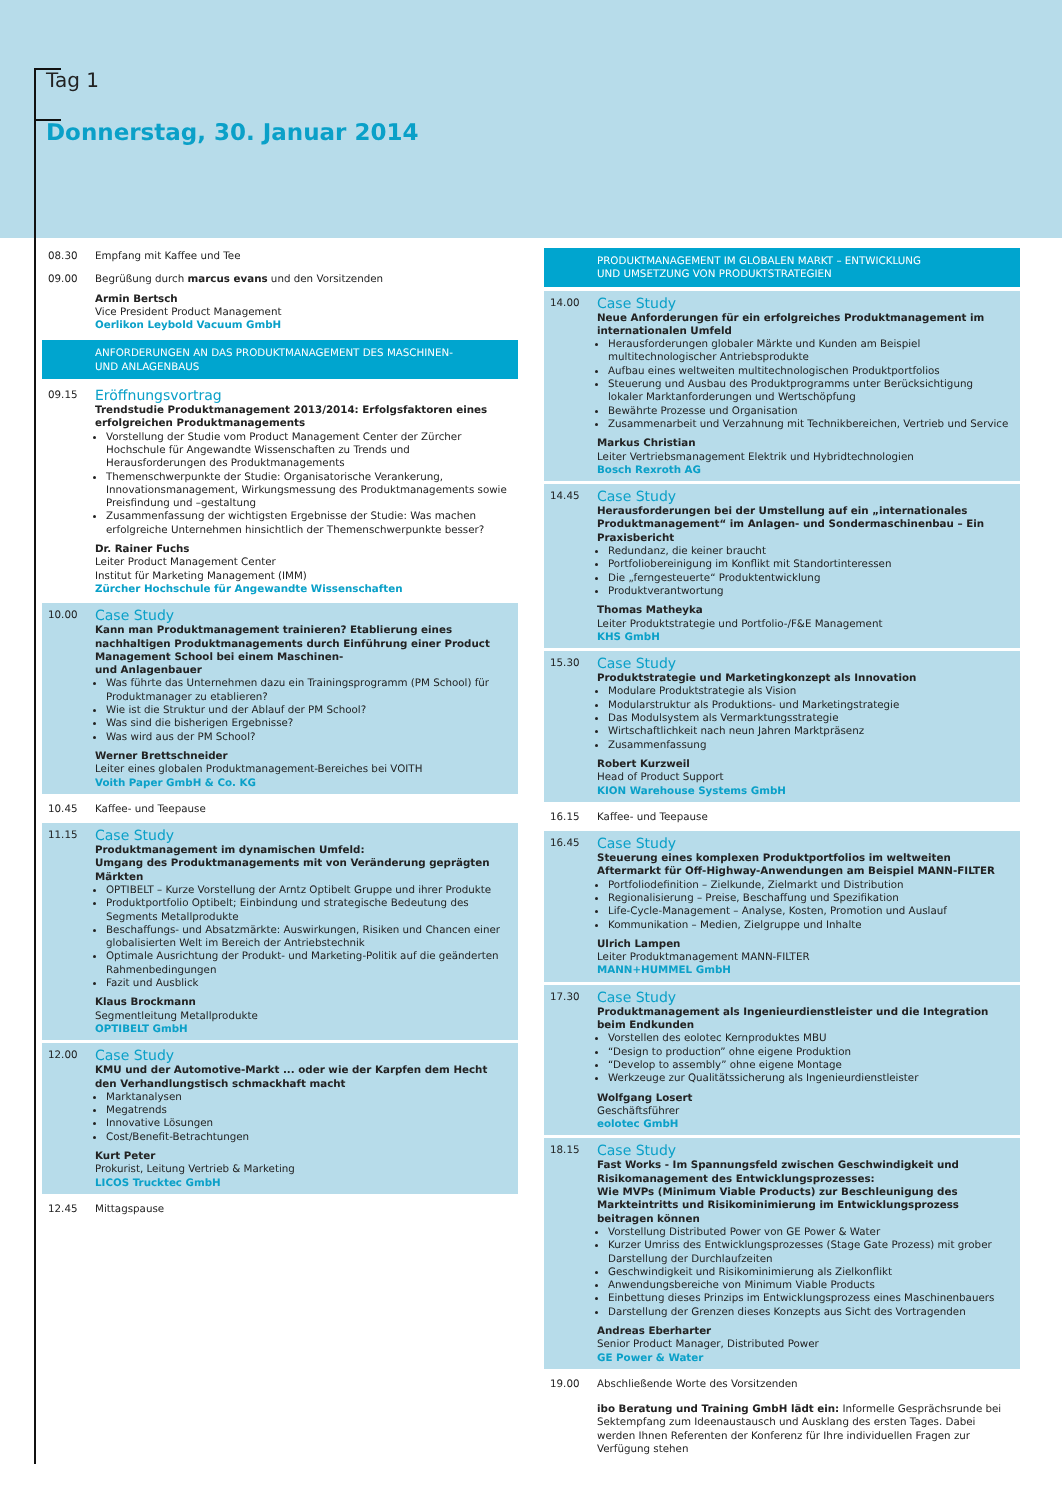Tag 1
Donnerstag, 30. Januar 2014
08.30 Empfang mit Kaffee und Tee
09.00 Begrüßung durch marcus evans und den Vorsitzenden
Armin Bertsch
Vice President Product Management
Oerlikon Leybold Vacuum GmbH
ANFORDERUNGEN AN DAS PRODUKTMANAGEMENT DES MASCHINEN-
UND ANLAGENBAUS
09.15
Eröffnungsvortrag
Trendstudie Produktmanagement 2013/2014: Erfolgsfaktoren eines erfolgreichen Produktmanagements
Vorstellung der Studie vom Product Management Center der Zürcher Hochschule für Angewandte Wissenschaften zu Trends und Herausforderungen des Produktmanagements
Themenschwerpunkte der Studie: Organisatorische Verankerung, Innovationsmanagement, Wirkungsmessung des Produktmanagements sowie Preisfindung und –gestaltung
Zusammenfassung der wichtigsten Ergebnisse der Studie: Was machen erfolgreiche Unternehmen hinsichtlich der Themenschwerpunkte besser?
Dr. Rainer Fuchs
Leiter Product Management Center
Institut für Marketing Management (IMM)
Zürcher Hochschule für Angewandte Wissenschaften
10.00
Case Study
Kann man Produktmanagement trainieren? Etablierung eines nachhaltigen Produktmanagements durch Einführung einer Product Management School bei einem Maschinen-
und Anlagenbauer
Was führte das Unternehmen dazu ein Trainingsprogramm (PM School) für Produktmanager zu etablieren?
Wie ist die Struktur und der Ablauf der PM School?
Was sind die bisherigen Ergebnisse?
Was wird aus der PM School?
Werner Brettschneider
Leiter eines globalen Produktmanagement-Bereiches bei VOITH
Voith Paper GmbH & Co. KG
10.45 Kaffee- und Teepause
11.15
Case Study
Produktmanagement im dynamischen Umfeld:
Umgang des Produktmanagements mit von Veränderung geprägten Märkten
OPTIBELT – Kurze Vorstellung der Arntz Optibelt Gruppe und ihrer Produkte
Produktportfolio Optibelt; Einbindung und strategische Bedeutung des Segments Metallprodukte
Beschaffungs- und Absatzmärkte: Auswirkungen, Risiken und Chancen einer globalisierten Welt im Bereich der Antriebstechnik
Optimale Ausrichtung der Produkt- und Marketing-Politik auf die geänderten Rahmenbedingungen
Fazit und Ausblick
Klaus Brockmann
Segmentleitung Metallprodukte
OPTIBELT GmbH
12.00
Case Study
KMU und der Automotive-Markt ... oder wie der Karpfen dem Hecht den Verhandlungstisch schmackhaft macht
Marktanalysen
Megatrends
Innovative Lösungen
Cost/Benefit-Betrachtungen
Kurt Peter
Prokurist, Leitung Vertrieb & Marketing
LICOS Trucktec GmbH
12.45 Mittagspause
PRODUKTMANAGEMENT IM GLOBALEN MARKT – ENTWICKLUNG
UND UMSETZUNG VON PRODUKTSTRATEGIEN
14.00
Case Study
Neue Anforderungen für ein erfolgreiches Produktmanagement im internationalen Umfeld
Herausforderungen globaler Märkte und Kunden am Beispiel multitechnologischer Antriebsprodukte
Aufbau eines weltweiten multitechnologischen Produktportfolios
Steuerung und Ausbau des Produktprogramms unter Berücksichtigung lokaler Marktanforderungen und Wertschöpfung
Bewährte Prozesse und Organisation
Zusammenarbeit und Verzahnung mit Technikbereichen, Vertrieb und Service
Markus Christian
Leiter Vertriebsmanagement Elektrik und Hybridtechnologien
Bosch Rexroth AG
14.45
Case Study
Herausforderungen bei der Umstellung auf ein „internationales Produktmanagement“ im Anlagen- und Sondermaschinenbau – Ein Praxisbericht
Redundanz, die keiner braucht
Portfoliobereinigung im Konflikt mit Standortinteressen
Die „ferngesteuerte“ Produktentwicklung
Produktverantwortung
Thomas Matheyka
Leiter Produktstrategie und Portfolio-/F&E Management
KHS GmbH
15.30
Case Study
Produktstrategie und Marketingkonzept als Innovation
Modulare Produktstrategie als Vision
Modularstruktur als Produktions- und Marketingstrategie
Das Modulsystem als Vermarktungsstrategie
Wirtschaftlichkeit nach neun Jahren Marktpräsenz
Zusammenfassung
Robert Kurzweil
Head of Product Support
KION Warehouse Systems GmbH
16.15 Kaffee- und Teepause
16.45
Case Study
Steuerung eines komplexen Produktportfolios im weltweiten Aftermarkt für Off-Highway-Anwendungen am Beispiel MANN-FILTER
Portfoliodefinition – Zielkunde, Zielmarkt und Distribution
Regionalisierung – Preise, Beschaffung und Spezifikation
Life-Cycle-Management – Analyse, Kosten, Promotion und Auslauf
Kommunikation – Medien, Zielgruppe und Inhalte
Ulrich Lampen
Leiter Produktmanagement MANN-FILTER
MANN+HUMMEL GmbH
17.30
Case Study
Produktmanagement als Ingenieurdienstleister und die Integration beim Endkunden
Vorstellen des eolotec Kernproduktes MBU
“Design to production” ohne eigene Produktion
“Develop to assembly” ohne eigene Montage
Werkzeuge zur Qualitätssicherung als Ingenieurdienstleister
Wolfgang Losert
Geschäftsführer
eolotec GmbH
18.15
Case Study
Fast Works - Im Spannungsfeld zwischen Geschwindigkeit und Risikomanagement des Entwicklungsprozesses:
Wie MVPs (Minimum Viable Products) zur Beschleunigung des Markteintritts und Risikominimierung im Entwicklungsprozess beitragen können
Vorstellung Distributed Power von GE Power & Water
Kurzer Umriss des Entwicklungsprozesses (Stage Gate Prozess) mit grober Darstellung der Durchlaufzeiten
Geschwindigkeit und Risikominimierung als Zielkonflikt
Anwendungsbereiche von Minimum Viable Products
Einbettung dieses Prinzips im Entwicklungsprozess eines Maschinenbauers
Darstellung der Grenzen dieses Konzepts aus Sicht des Vortragenden
Andreas Eberharter
Senior Product Manager, Distributed Power
GE Power & Water
19.00 Abschließende Worte des Vorsitzenden
ibo Beratung und Training GmbH lädt ein: Informelle Gesprächsrunde bei Sektempfang zum Ideenaustausch und Ausklang des ersten Tages. Dabei werden Ihnen Referenten der Konferenz für Ihre individuellen Fragen zur Verfügung stehen